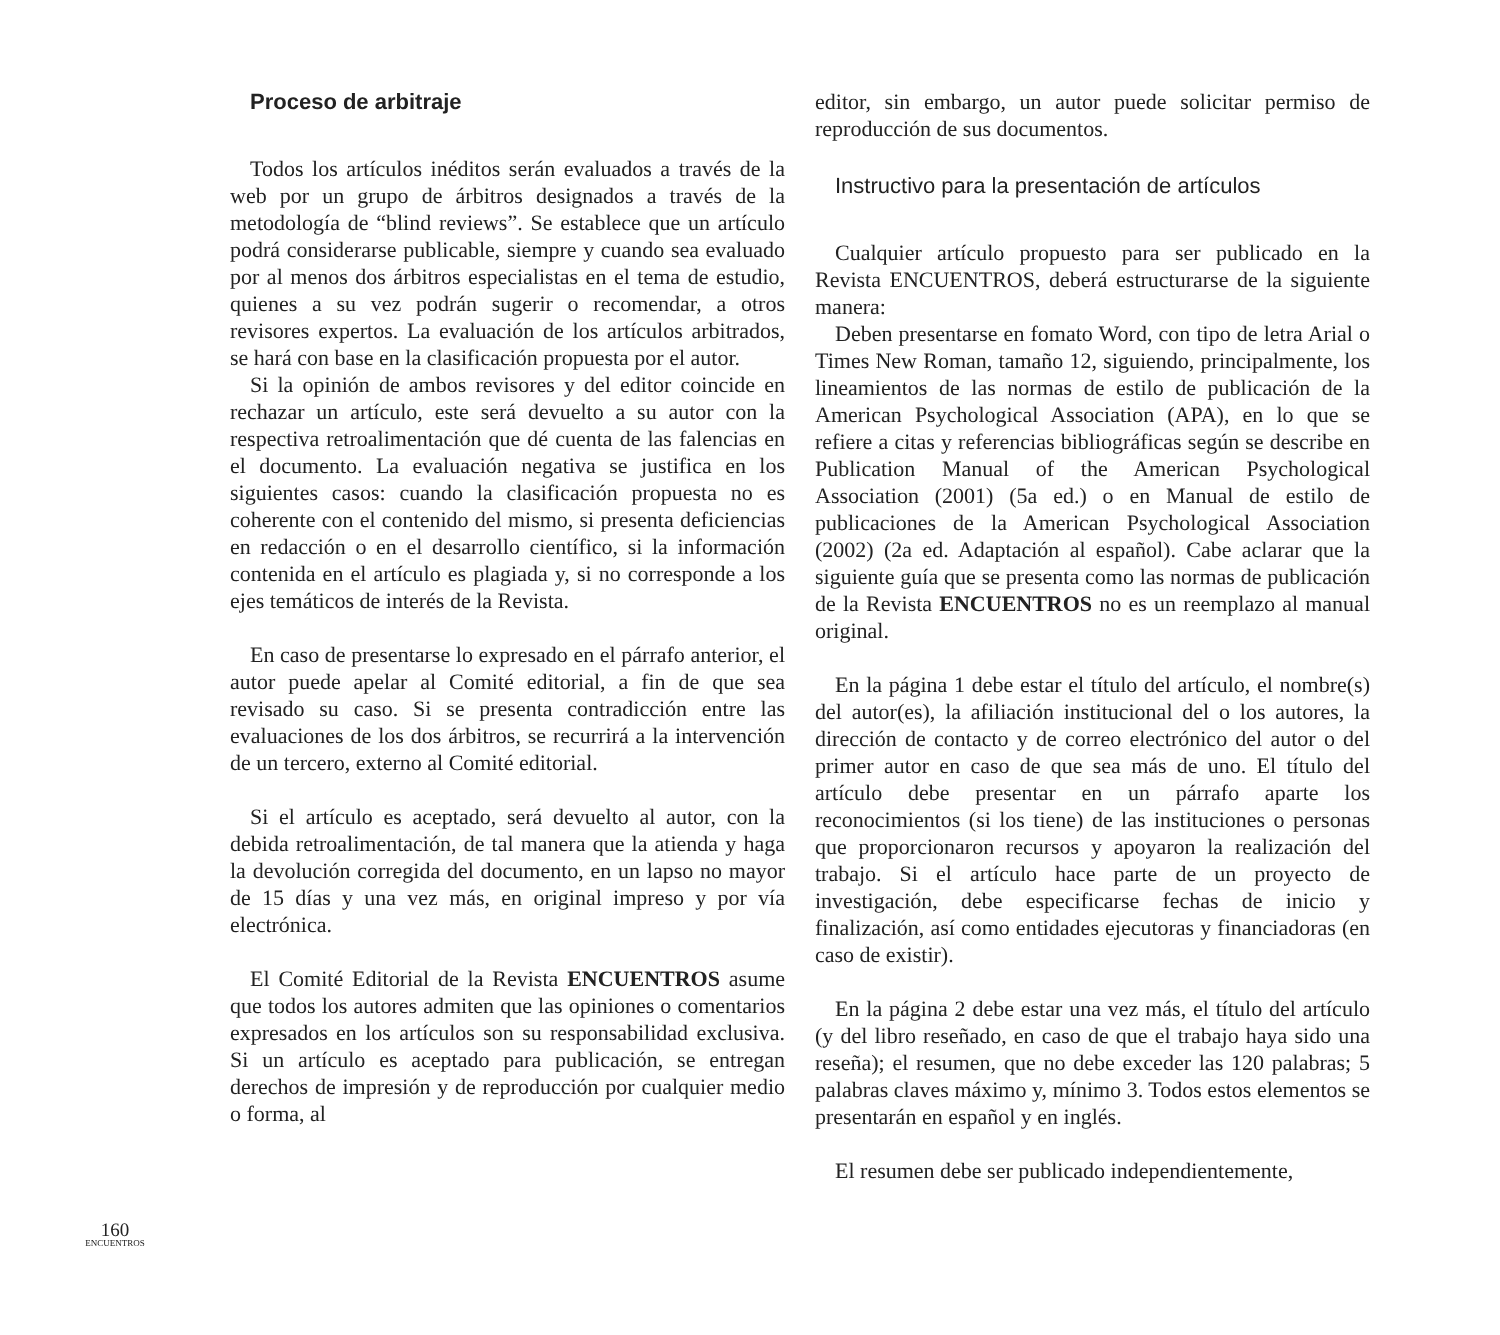160
ENCUENTROS
Proceso de arbitraje
Todos los artículos inéditos serán evaluados a través de la web por un grupo de árbitros designados a través de la metodología de “blind reviews”. Se establece que un artículo podrá considerarse publicable, siempre y cuando sea evaluado por al menos dos árbitros especialistas en el tema de estudio, quienes a su vez podrán sugerir o recomendar, a otros revisores expertos. La evaluación de los artículos arbitrados, se hará con base en la clasificación propuesta por el autor.
Si la opinión de ambos revisores y del editor coincide en rechazar un artículo, este será devuelto a su autor con la respectiva retroalimentación que dé cuenta de las falencias en el documento. La evaluación negativa se justifica en los siguientes casos: cuando la clasificación propuesta no es coherente con el contenido del mismo, si presenta deficiencias en redacción o en el desarrollo científico, si la información contenida en el artículo es plagiada y, si no corresponde a los ejes temáticos de interés de la Revista.
En caso de presentarse lo expresado en el párrafo anterior, el autor puede apelar al Comité editorial, a fin de que sea revisado su caso. Si se presenta contradicción entre las evaluaciones de los dos árbitros, se recurrirá a la intervención de un tercero, externo al Comité editorial.
Si el artículo es aceptado, será devuelto al autor, con la debida retroalimentación, de tal manera que la atienda y haga la devolución corregida del documento, en un lapso no mayor de 15 días y una vez más, en original impreso y por vía electrónica.
El Comité Editorial de la Revista ENCUENTROS asume que todos los autores admiten que las opiniones o comentarios expresados en los artículos son su responsabilidad exclusiva. Si un artículo es aceptado para publicación, se entregan derechos de impresión y de reproducción por cualquier medio o forma, al
editor, sin embargo, un autor puede solicitar permiso de reproducción de sus documentos.
Instructivo para la presentación de artículos
Cualquier artículo propuesto para ser publicado en la Revista ENCUENTROS, deberá estructurarse de la siguiente manera:
Deben presentarse en fomato Word, con tipo de letra Arial o Times New Roman, tamaño 12, siguiendo, principalmente, los lineamientos de las normas de estilo de publicación de la American Psychological Association (APA), en lo que se refiere a citas y referencias bibliográficas según se describe en Publication Manual of the American Psychological Association (2001) (5a ed.) o en Manual de estilo de publicaciones de la American Psychological Association (2002) (2a ed. Adaptación al español). Cabe aclarar que la siguiente guía que se presenta como las normas de publicación de la Revista ENCUENTROS no es un reemplazo al manual original.
En la página 1 debe estar el título del artículo, el nombre(s) del autor(es), la afiliación institucional del o los autores, la dirección de contacto y de correo electrónico del autor o del primer autor en caso de que sea más de uno. El título del artículo debe presentar en un párrafo aparte los reconocimientos (si los tiene) de las instituciones o personas que proporcionaron recursos y apoyaron la realización del trabajo. Si el artículo hace parte de un proyecto de investigación, debe especificarse fechas de inicio y finalización, así como entidades ejecutoras y financiadoras (en caso de existir).
En la página 2 debe estar una vez más, el título del artículo (y del libro reseñado, en caso de que el trabajo haya sido una reseña); el resumen, que no debe exceder las 120 palabras; 5 palabras claves máximo y, mínimo 3. Todos estos elementos se presentarán en español y en inglés.
El resumen debe ser publicado independientemente,